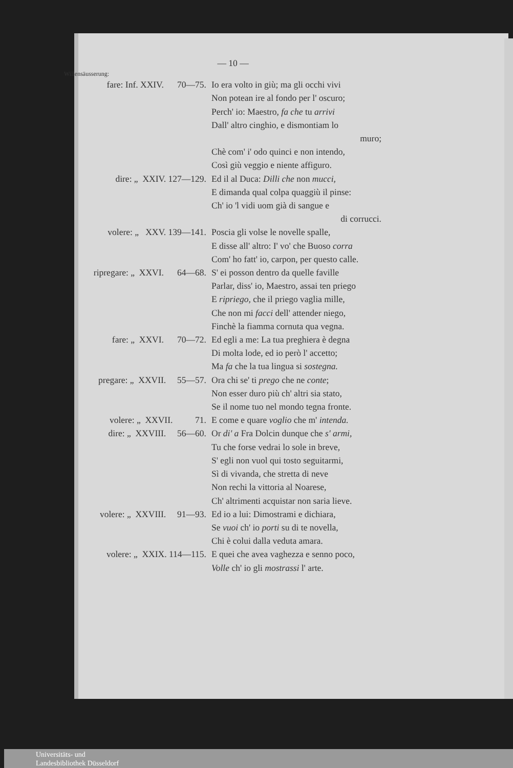— 10 —
Willensäusserung:
fare: Inf. XXIV. 70—75.
Io era volto in giù; ma gli occhi vivi
Non potean ire al fondo per l' oscuro;
Perch' io: Maestro, fa che tu arrivi
Dall' altro cinghio, e dismontiam lo
muro;
Chè com' i' odo quinci e non intendo,
Così giù veggio e niente affiguro.
dire: „ XXIV. 127—129.
Ed il al Duca: Dilli che non mucci,
E dimanda qual colpa quaggiù il pinse:
Ch' io 'l vidi uom già di sangue e
di corrucci.
volere: „ XXV. 139—141.
Poscia gli volse le novelle spalle,
E disse all' altro: I' vo' che Buoso corra
Com' ho fatt' io, carpon, per questo calle.
ripregare: „ XXVI. 64—68.
S' ei posson dentro da quelle faville
Parlar, diss' io, Maestro, assai ten priego
E ripriego, che il priego vaglia mille,
Che non mi facci dell' attender niego,
Finchè la fiamma cornuta qua vegna.
fare: „ XXVI. 70—72.
Ed egli a me: La tua preghiera è degna
Di molta lode, ed io però l' accetto;
Ma fa che la tua lingua si sostegna.
pregare: „ XXVII. 55—57.
Ora chi se' ti prego che ne conte;
Non esser duro più ch' altri sia stato,
Se il nome tuo nel mondo tegna fronte.
volere: „ XXVII. 71.
E come e quare voglio che m' intenda.
dire: „ XXVIII. 56—60.
Or di' a Fra Dolcin dunque che s' armi,
Tu che forse vedrai lo sole in breve,
S' egli non vuol qui tosto seguitarmi,
Sì di vivanda, che stretta di neve
Non rechi la vittoria al Noarese,
Ch' altrimenti acquistar non saria lieve.
volere: „ XXVIII. 91—93.
Ed io a lui: Dimostrami e dichiara,
Se vuoi ch' io porti su di te novella,
Chi è colui dalla veduta amara.
volere: „ XXIX. 114—115.
E quei che avea vaghezza e senno poco,
Volle ch' io gli mostrassi l' arte.
Universitäts- und
Landesbibliothek Düsseldorf